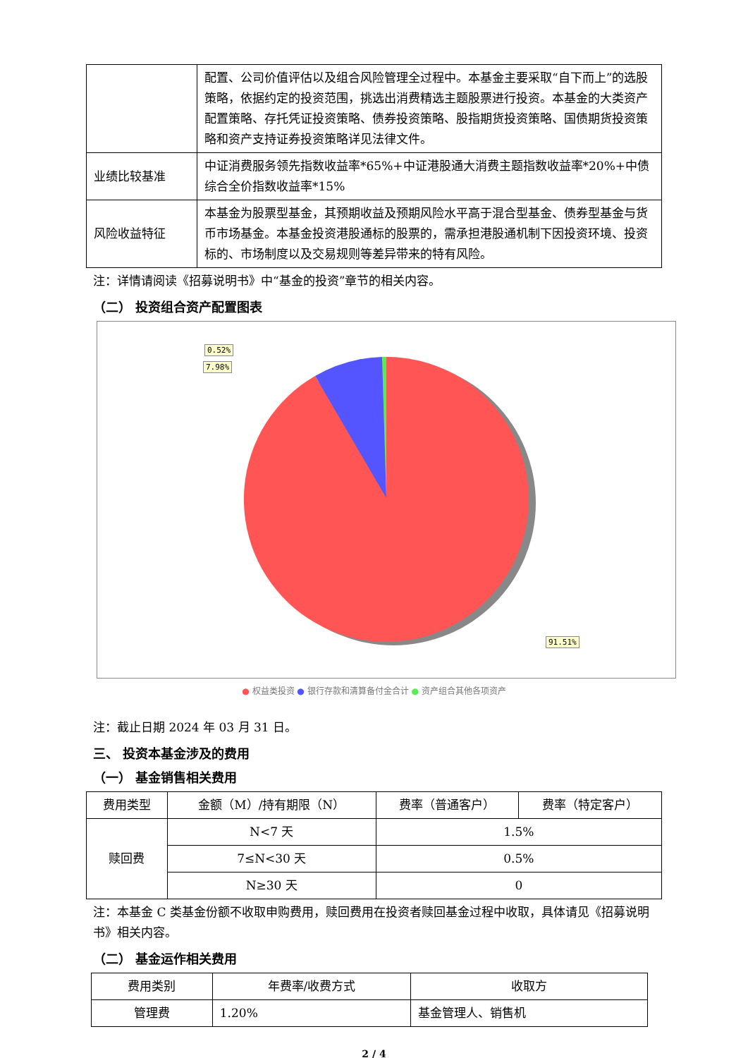| | 配置、公司价值评估以及组合风险管理全过程中。本基金主要采取“自下而上”的选股策略，依据约定的投资范围，挑选出消费精选主题股票进行投资。本基金的大类资产配置策略、存托凭证投资策略、债券投资策略、股指期货投资策略、国债期货投资策略和资产支持证券投资策略详见法律文件。 |
| 业绩比较基准 | 中证消费服务领先指数收益率*65%+中证港股通大消费主题指数收益率*20%+中债综合全价指数收益率*15% |
| 风险收益特征 | 本基金为股票型基金，其预期收益及预期风险水平高于混合型基金、债券型基金与货币市场基金。本基金投资港股通标的股票的，需承担港股通机制下因投资环境、投资标的、市场制度以及交易规则等差异带来的特有风险。 |
注：详情请阅读《招募说明书》中“基金的投资”章节的相关内容。
（二） 投资组合资产配置图表
0.52%
7.98%
91.51%
● 权益类投资 ● 银行存款和清算备付金合计 ● 资产组合其他各项资产
注：截止日期 2024 年 03 月 31 日。
三、 投资本基金涉及的费用
（一） 基金销售相关费用
| 费用类型 | 金额（M）/持有期限（N） | 费率（普通客户） | 费率（特定客户） |
| --- | --- | --- | --- |
| 赎回费 | N<7 天 | 1.5% | |
| | 7≤N<30 天 | 0.5% | |
| | N≥30 天 | 0 | |
注：本基金 C 类基金份额不收取申购费用，赎回费用在投资者赎回基金过程中收取，具体请见《招募说明书》相关内容。
（二） 基金运作相关费用
| 费用类别 | 年费率/收费方式 | 收取方 |
| --- | --- | --- |
| 管理费 | 1.20% | 基金管理人、销售机 |
2 / 4